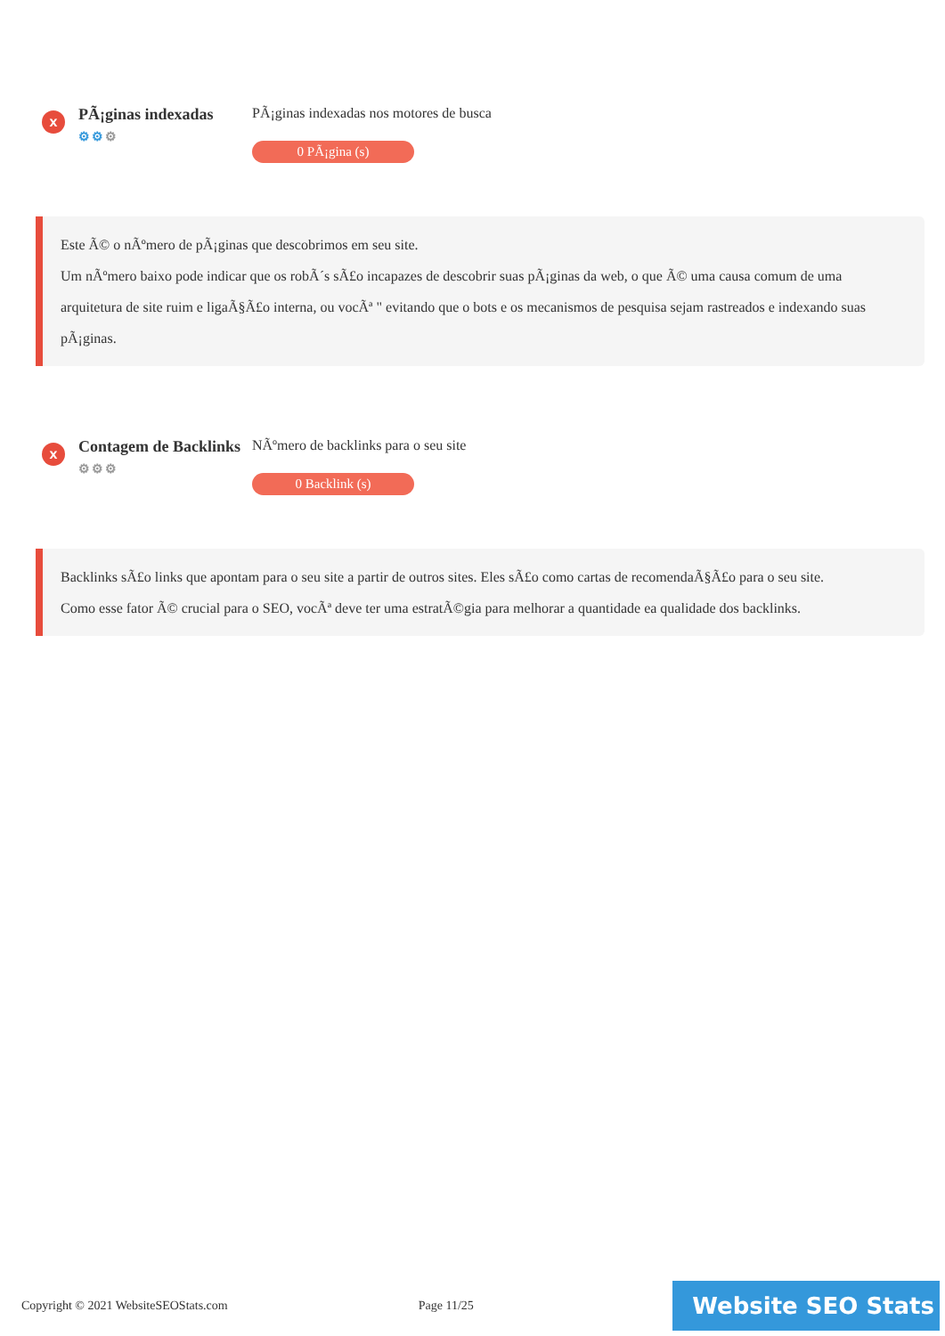x
PÃ¡ginas indexadas
⚙⚙⚙
PÃ¡ginas indexadas nos motores de busca
0 PÃ¡gina (s)
Este Ã© o nÃºmero de pÃ¡ginas que descobrimos em seu site.
Um nÃºmero baixo pode indicar que os robÃ´s sÃ£o incapazes de descobrir suas pÃ¡ginas da web, o que Ã© uma causa comum de uma arquitetura de site ruim e ligaÃ§Ã£o interna, ou vocÃª " evitando que o bots e os mecanismos de pesquisa sejam rastreados e indexando suas pÃ¡ginas.
x
Contagem de Backlinks
⚙⚙⚙
NÃºmero de backlinks para o seu site
0 Backlink (s)
Backlinks sÃ£o links que apontam para o seu site a partir de outros sites. Eles sÃ£o como cartas de recomendaÃ§Ã£o para o seu site.
Como esse fator Ã© crucial para o SEO, vocÃª deve ter uma estratÃ©gia para melhorar a quantidade ea qualidade dos backlinks.
Copyright © 2021 WebsiteSEOStats.com Page 11/25
Website SEO Stats